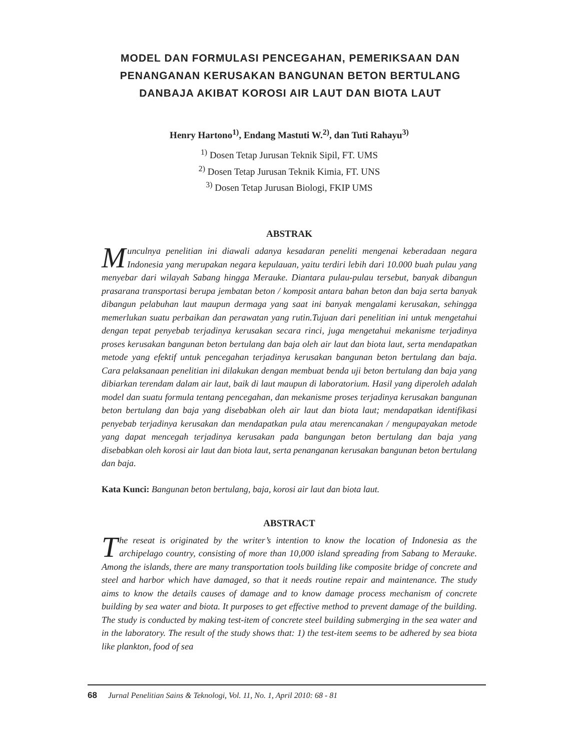MODEL DAN FORMULASI PENCEGAHAN, PEMERIKSAAN DAN PENANGANAN KERUSAKAN BANGUNAN BETON BERTULANG DANBAJA AKIBAT KOROSI AIR LAUT DAN BIOTA LAUT
Henry Hartono<sup>1)</sup>, Endang Mastuti W.<sup>2)</sup>, dan Tuti Rahayu<sup>3)</sup>
<sup>1)</sup> Dosen Tetap Jurusan Teknik Sipil, FT. UMS
<sup>2)</sup> Dosen Tetap Jurusan Teknik Kimia, FT. UNS
<sup>3)</sup> Dosen Tetap Jurusan Biologi, FKIP UMS
ABSTRAK
Munculnya penelitian ini diawali adanya kesadaran peneliti mengenai keberadaan negara Indonesia yang merupakan negara kepulauan, yaitu terdiri lebih dari 10.000 buah pulau yang menyebar dari wilayah Sabang hingga Merauke. Diantara pulau-pulau tersebut, banyak dibangun prasarana transportasi berupa jembatan beton / komposit antara bahan beton dan baja serta banyak dibangun pelabuhan laut maupun dermaga yang saat ini banyak mengalami kerusakan, sehingga memerlukan suatu perbaikan dan perawatan yang rutin.Tujuan dari penelitian ini untuk mengetahui dengan tepat penyebab terjadinya kerusakan secara rinci, juga mengetahui mekanisme terjadinya proses kerusakan bangunan beton bertulang dan baja oleh air laut dan biota laut, serta mendapatkan metode yang efektif untuk pencegahan terjadinya kerusakan bangunan beton bertulang dan baja. Cara pelaksanaan penelitian ini dilakukan dengan membuat benda uji beton bertulang dan baja yang dibiarkan terendam dalam air laut, baik di laut maupun di laboratorium. Hasil yang diperoleh adalah model dan suatu formula tentang pencegahan, dan mekanisme proses terjadinya kerusakan bangunan beton bertulang dan baja yang disebabkan oleh air laut dan biota laut; mendapatkan identifikasi penyebab terjadinya kerusakan dan mendapatkan pula atau merencanakan / mengupayakan metode yang dapat mencegah terjadinya kerusakan pada bangungan beton bertulang dan baja yang disebabkan oleh korosi air laut dan biota laut, serta penanganan kerusakan bangunan beton bertulang dan baja.
Kata Kunci: Bangunan beton bertulang, baja, korosi air laut dan biota laut.
ABSTRACT
The reseat is originated by the writer’s intention to know the location of Indonesia as the archipelago country, consisting of more than 10,000 island spreading from Sabang to Merauke. Among the islands, there are many transportation tools building like composite bridge of concrete and steel and harbor which have damaged, so that it needs routine repair and maintenance. The study aims to know the details causes of damage and to know damage process mechanism of concrete building by sea water and biota. It purposes to get effective method to prevent damage of the building. The study is conducted by making test-item of concrete steel building submerging in the sea water and in the laboratory. The result of the study shows that: 1) the test-item seems to be adhered by sea biota like plankton, food of sea
68 Jurnal Penelitian Sains & Teknologi, Vol. 11, No. 1, April 2010: 68 - 81